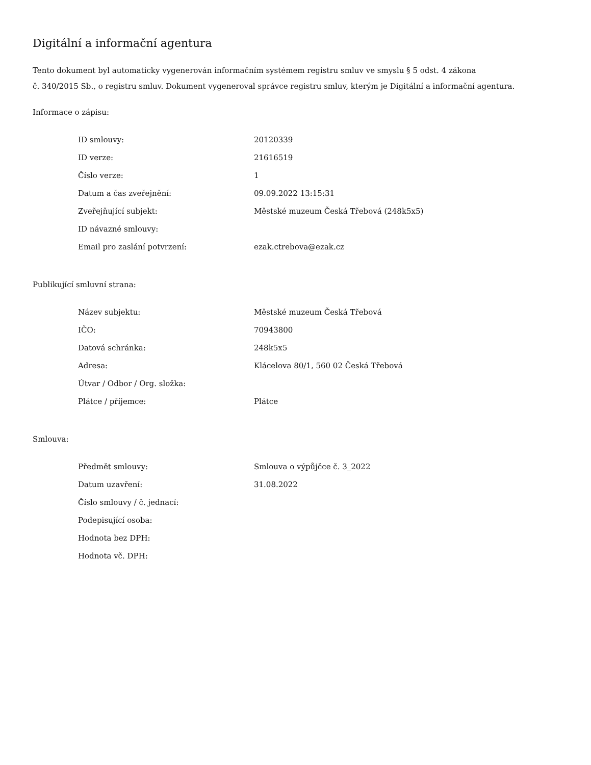Digitální a informační agentura
Tento dokument byl automaticky vygenerován informačním systémem registru smluv ve smyslu § 5 odst. 4 zákona
č. 340/2015 Sb., o registru smluv. Dokument vygeneroval správce registru smluv, kterým je Digitální a informační agentura.
Informace o zápisu:
| ID smlouvy: | 20120339 |
| ID verze: | 21616519 |
| Číslo verze: | 1 |
| Datum a čas zveřejnění: | 09.09.2022 13:15:31 |
| Zveřejňující subjekt: | Městské muzeum Česká Třebová (248k5x5) |
| ID návazné smlouvy: | |
| Email pro zaslání potvrzení: | ezak.ctrebova@ezak.cz |
Publikující smluvní strana:
| Název subjektu: | Městské muzeum Česká Třebová |
| IČO: | 70943800 |
| Datová schránka: | 248k5x5 |
| Adresa: | Klácelova 80/1, 560 02 Česká Třebová |
| Útvar / Odbor / Org. složka: | |
| Plátce / příjemce: | Plátce |
Smlouva:
| Předmět smlouvy: | Smlouva o výpůjčce č. 3_2022 |
| Datum uzavření: | 31.08.2022 |
| Číslo smlouvy / č. jednací: | |
| Podepisující osoba: | |
| Hodnota bez DPH: | |
| Hodnota vč. DPH: | |